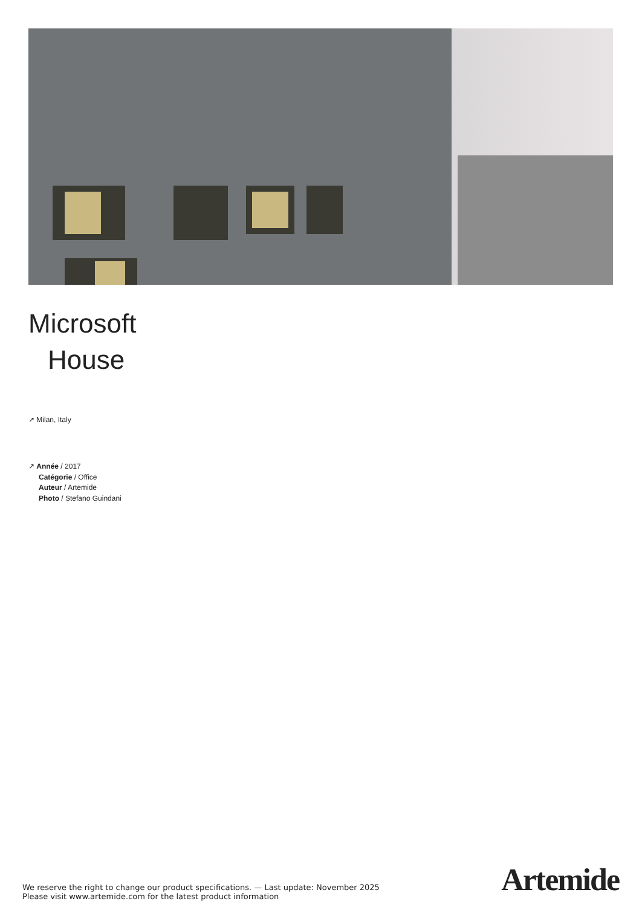Microsoft
House
↗ Milan, Italy
↗ Année / 2017
Catégorie / Office
Auteur / Artemide
Photo / Stefano Guindani
We reserve the right to change our product specifications. — Last update: November 2025
Please visit www.artemide.com for the latest product information
Artemide